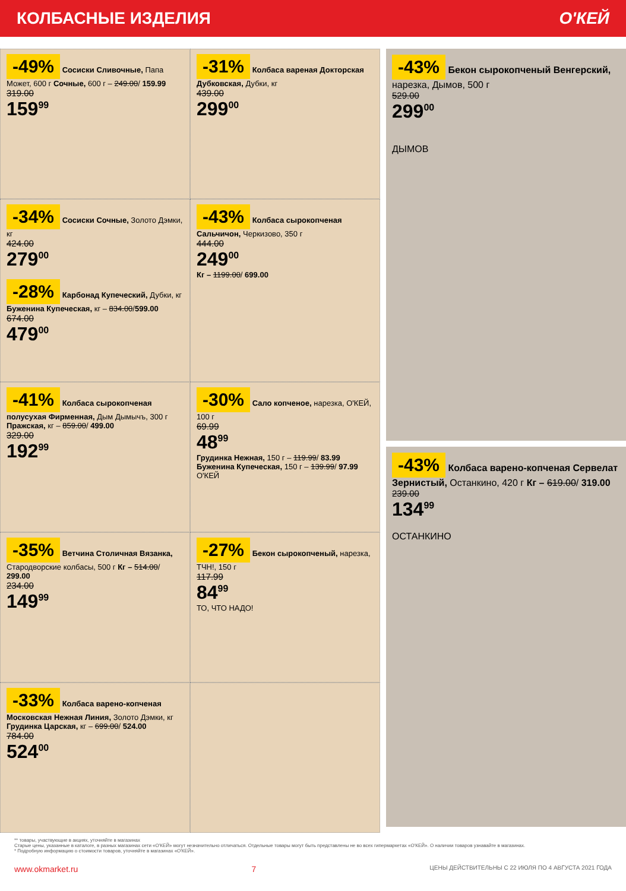КОЛБАСНЫЕ ИЗДЕЛИЯ О'КЕЙ
-49% Сосиски Сливочные, Папа Может, 600 г Сочные, 600 г – 249.00/ 159.99
319.00
159<sup>99</sup>
-31% Колбаса вареная Докторская Дубковская, Дубки, кг
439.00
299<sup>00</sup>
-34% Сосиски Сочные, Золото Дэмки, кг
424.00
279<sup>00</sup>
-28% Карбонад Купеческий, Дубки, кг Буженина Купеческая, кг – 834.00/599.00
674.00
479<sup>00</sup>
-43% Колбаса сырокопченая Сальчичон, Черкизово, 350 г
444.00
249<sup>00</sup>
Кг – 1199.00/ 699.00
-41% Колбаса сырокопченая полусухая Фирменная, Дым Дымычъ, 300 г Пражская, кг – 859.00/ 499.00
329.00
192<sup>99</sup>
-30% Сало копченое, нарезка, О'КЕЙ, 100 г
69.99
48<sup>99</sup>
Грудинка Нежная, 150 г – 119.99/ 83.99 Буженина Купеческая, 150 г – 139.99/ 97.99
О'КЕЙ
-35% Ветчина Столичная Вязанка, Стародворские колбасы, 500 г Кг – 514.00/ 299.00
234.00
149<sup>99</sup>
-27% Бекон сырокопченый, нарезка, ТЧН!, 150 г
117.99
84<sup>99</sup>
ТО, ЧТО НАДО!
-33% Колбаса варено-копченая Московская Нежная Линия, Золото Дэмки, кг Грудинка Царская, кг – 699.00/ 524.00
784.00
524<sup>00</sup>
-43% Бекон сырокопченый Венгерский, нарезка, Дымов, 500 г
529.00
299<sup>00</sup>
ДЫМОВ
-43% Колбаса варено-копченая Сервелат Зернистый, Останкино, 420 г Кг – 619.00/ 319.00
239.00
134<sup>99</sup>
ОСТАНКИНО
** товары, участвующие в акциях, уточняйте в магазинах
Старые цены, указанные в каталоге, в разных магазинах сети «О'КЕЙ» могут незначительно отличаться. Отдельные товары могут быть представлены не во всех гипермаркетах «О'КЕЙ». О наличии товаров узнавайте в магазинах.
* Подробную информацию о стоимости товаров, уточняйте в магазинах «О'КЕЙ».
www.okmarket.ru 7 ЦЕНЫ ДЕЙСТВИТЕЛЬНЫ С 22 ИЮЛЯ ПО 4 АВГУСТА 2021 ГОДА